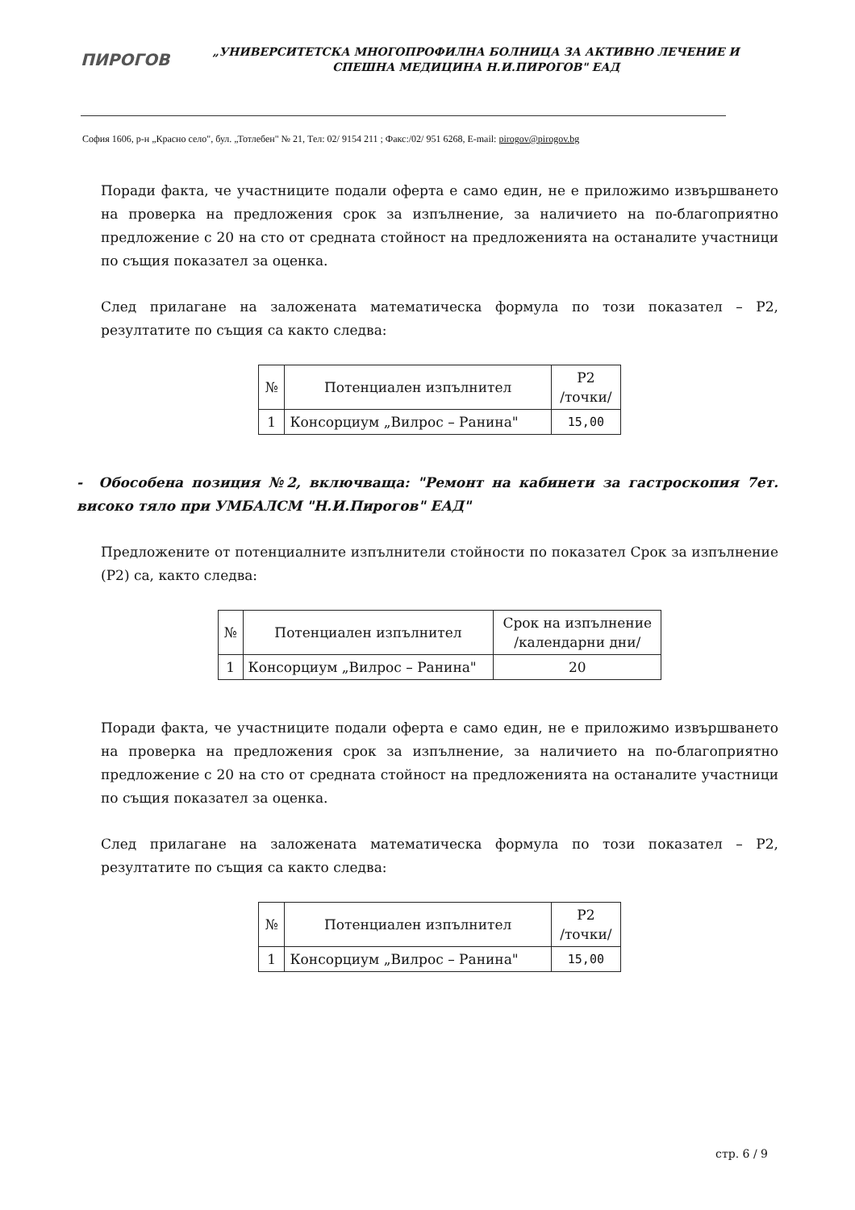ПИРОГОВ
„УНИВЕРСИТЕТСКА МНОГОПРОФИЛНА БОЛНИЦА ЗА АКТИВНО ЛЕЧЕНИЕ И СПЕШНА МЕДИЦИНА Н.И.ПИРОГОВ" ЕАД
София 1606, р-н „Красно село", бул. „Тотлебен" № 21, Тел: 02/ 9154 211 ; Факс:/02/ 951 6268, E-mail: pirogov@pirogov.bg
Поради факта, че участниците подали оферта е само един, не е приложимо извършването на проверка на предложения срок за изпълнение, за наличието на по-благоприятно предложение с 20 на сто от средната стойност на предложенията на останалите участници по същия показател за оценка.
След прилагане на заложената математическа формула по този показател – Р2, резултатите по същия са както следва:
| № | Потенциален изпълнител | Р2 /точки/ |
| --- | --- | --- |
| 1 | Консорциум „Вилрос – Ранина" | 15,00 |
- Обособена позиция №2, включваща: "Ремонт на кабинети за гастроскопия 7ет. високо тяло при УМБАЛСМ "Н.И.Пирогов" ЕАД"
Предложените от потенциалните изпълнители стойности по показател Срок за изпълнение (Р2) са, както следва:
| № | Потенциален изпълнител | Срок на изпълнение /календарни дни/ |
| --- | --- | --- |
| 1 | Консорциум „Вилрос – Ранина" | 20 |
Поради факта, че участниците подали оферта е само един, не е приложимо извършването на проверка на предложения срок за изпълнение, за наличието на по-благоприятно предложение с 20 на сто от средната стойност на предложенията на останалите участници по същия показател за оценка.
След прилагане на заложената математическа формула по този показател – Р2, резултатите по същия са както следва:
| № | Потенциален изпълнител | Р2 /точки/ |
| --- | --- | --- |
| 1 | Консорциум „Вилрос – Ранина" | 15,00 |
стр. 6 / 9